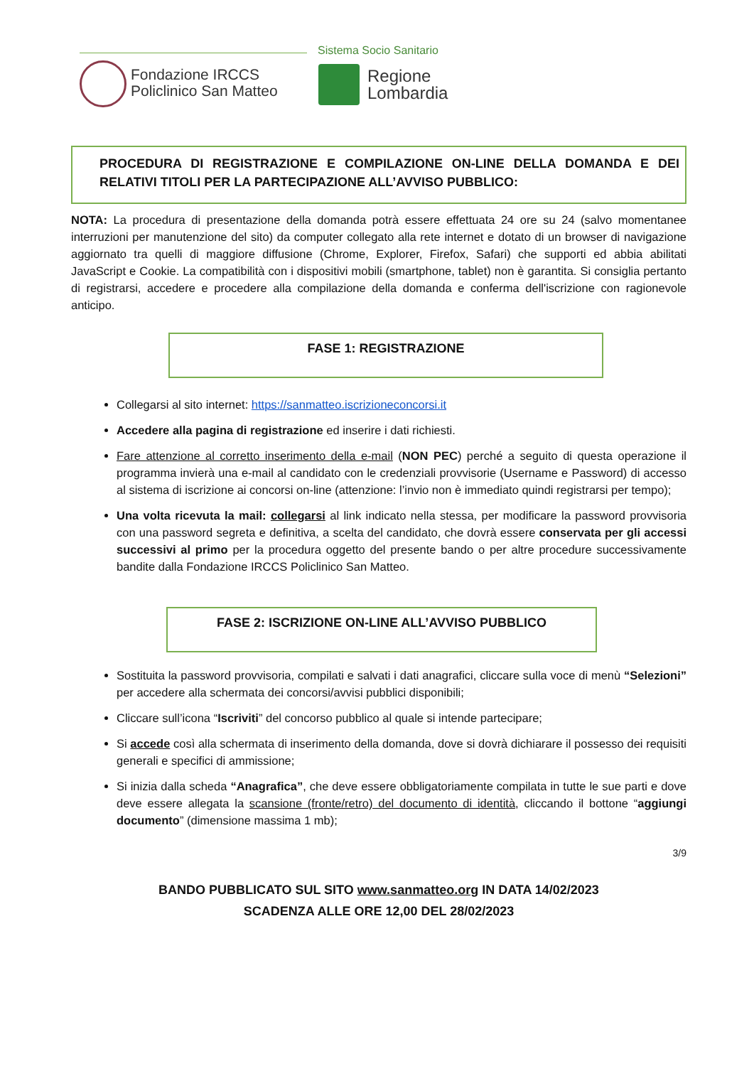Sistema Socio Sanitario
Fondazione IRCCS
Policlinico San Matteo
Regione
Lombardia
PROCEDURA DI REGISTRAZIONE E COMPILAZIONE ON-LINE DELLA DOMANDA E DEI RELATIVI TITOLI PER LA PARTECIPAZIONE ALL’AVVISO PUBBLICO:
NOTA: La procedura di presentazione della domanda potrà essere effettuata 24 ore su 24 (salvo momentanee interruzioni per manutenzione del sito) da computer collegato alla rete internet e dotato di un browser di navigazione aggiornato tra quelli di maggiore diffusione (Chrome, Explorer, Firefox, Safari) che supporti ed abbia abilitati JavaScript e Cookie. La compatibilità con i dispositivi mobili (smartphone, tablet) non è garantita. Si consiglia pertanto di registrarsi, accedere e procedere alla compilazione della domanda e conferma dell'iscrizione con ragionevole anticipo.
FASE 1: REGISTRAZIONE
Collegarsi al sito internet: https://sanmatteo.iscrizioneconcorsi.it
Accedere alla pagina di registrazione ed inserire i dati richiesti.
Fare attenzione al corretto inserimento della e-mail (NON PEC) perché a seguito di questa operazione il programma invierà una e-mail al candidato con le credenziali provvisorie (Username e Password) di accesso al sistema di iscrizione ai concorsi on-line (attenzione: l’invio non è immediato quindi registrarsi per tempo);
Una volta ricevuta la mail: collegarsi al link indicato nella stessa, per modificare la password provvisoria con una password segreta e definitiva, a scelta del candidato, che dovrà essere conservata per gli accessi successivi al primo per la procedura oggetto del presente bando o per altre procedure successivamente bandite dalla Fondazione IRCCS Policlinico San Matteo.
FASE 2: ISCRIZIONE ON-LINE ALL’AVVISO PUBBLICO
Sostituita la password provvisoria, compilati e salvati i dati anagrafici, cliccare sulla voce di menù “Selezioni” per accedere alla schermata dei concorsi/avvisi pubblici disponibili;
Cliccare sull’icona “Iscriviti” del concorso pubblico al quale si intende partecipare;
Si accede così alla schermata di inserimento della domanda, dove si dovrà dichiarare il possesso dei requisiti generali e specifici di ammissione;
Si inizia dalla scheda “Anagrafica”, che deve essere obbligatoriamente compilata in tutte le sue parti e dove deve essere allegata la scansione (fronte/retro) del documento di identità, cliccando il bottone “aggiungi documento” (dimensione massima 1 mb);
3/9
BANDO PUBBLICATO SUL SITO www.sanmatteo.org IN DATA 14/02/2023
SCADENZA ALLE ORE 12,00 DEL 28/02/2023